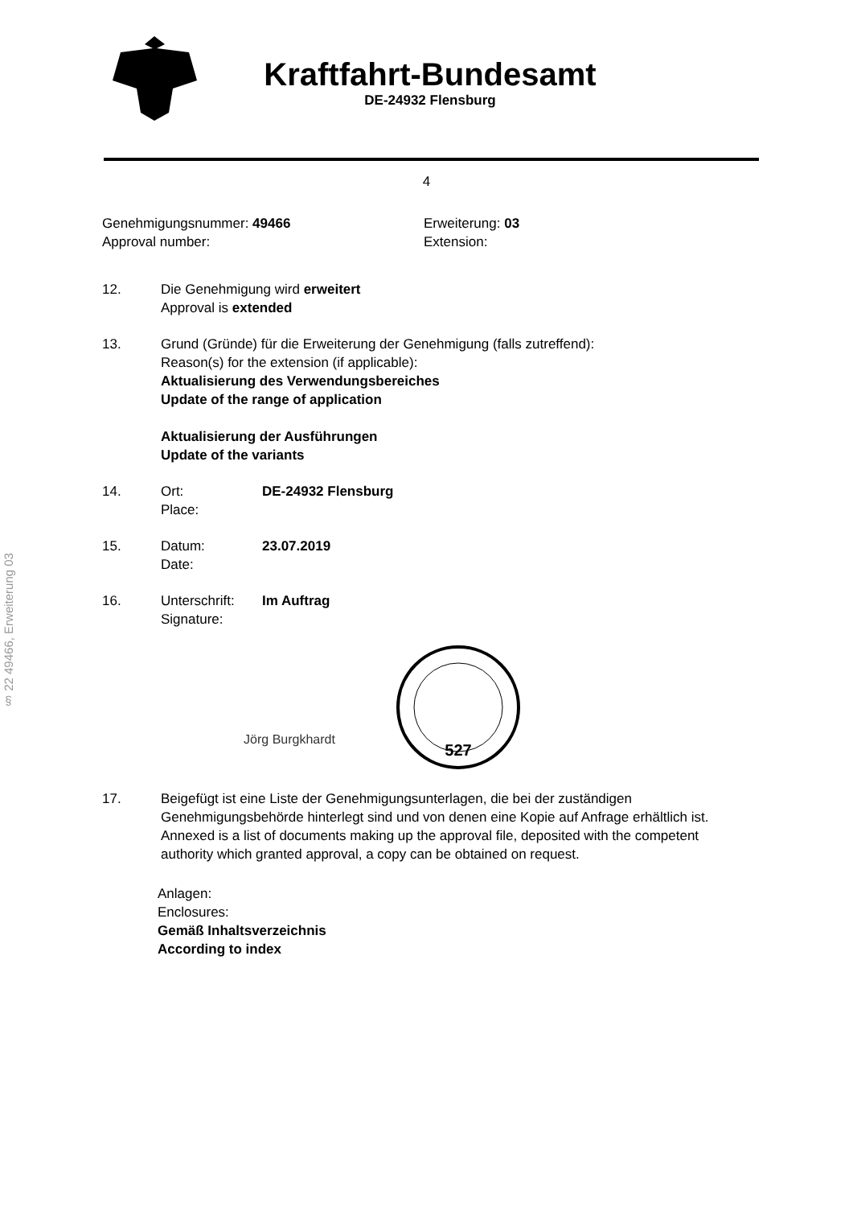§ 22 49466, Erweiterung 03
Kraftfahrt-Bundesamt
DE-24932 Flensburg
4
Genehmigungsnummer: 49466
Approval number:
Erweiterung: 03
Extension:
12. Die Genehmigung wird erweitert
Approval is extended
13. Grund (Gründe) für die Erweiterung der Genehmigung (falls zutreffend):
Reason(s) for the extension (if applicable):
Aktualisierung des Verwendungsbereiches
Update of the range of application
Aktualisierung der Ausführungen
Update of the variants
14. Ort: DE-24932 Flensburg
Place:
15. Datum: 23.07.2019
Date:
16. Unterschrift: Im Auftrag
Signature:
Jörg Burgkhardt
527
17. Beigefügt ist eine Liste der Genehmigungsunterlagen, die bei der zuständigen Genehmigungsbehörde hinterlegt sind und von denen eine Kopie auf Anfrage erhältlich ist.
Annexed is a list of documents making up the approval file, deposited with the competent authority which granted approval, a copy can be obtained on request.
Anlagen:
Enclosures:
Gemäß Inhaltsverzeichnis
According to index